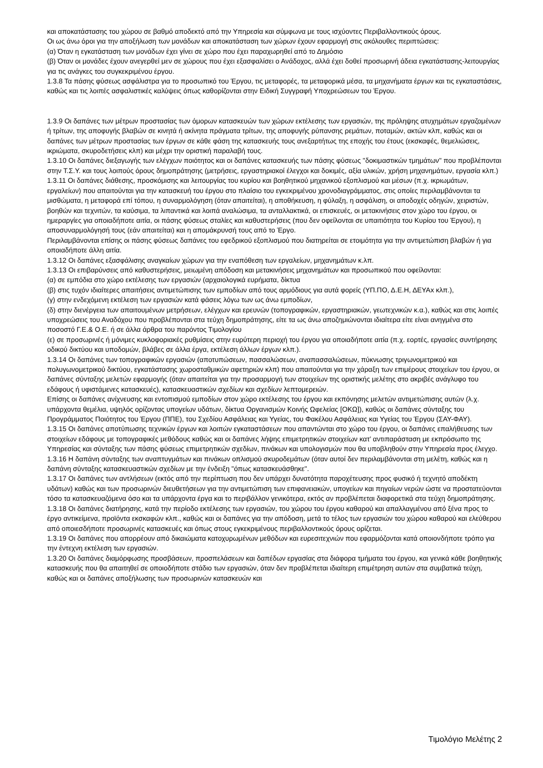και αποκατάστασης του χώρου σε βαθμό αποδεκτό από την Υπηρεσία και σύμφωνα με τους ισχύοντες Περιβαλλοντικούς όρους.
Οι ως άνω όροι για την αποξήλωση των μονάδων και αποκατάσταση των χώρων έχουν εφαρμογή στις ακόλουθες περιπτώσεις:
(α) Όταν η εγκατάσταση των μονάδων έχει γίνει σε χώρο που έχει παραχωρηθεί από το Δημόσιο
(β) Όταν οι μονάδες έχουν ανεγερθεί μεν σε χώρους που έχει εξασφαλίσει ο Ανάδοχος, αλλά έχει δοθεί προσωρινή άδεια εγκατάστασης-λειτουργίας για τις ανάγκες του συγκεκριμένου έργου.
1.3.8 Τα πάσης φύσεως ασφάλιστρα για το προσωπικό του Έργου, τις μεταφορές, τα μεταφορικά μέσα, τα μηχανήματα έργων και τις εγκαταστάσεις, καθώς και τις λοιπές ασφαλιστικές καλύψεις όπως καθορίζονται στην Ειδική Συγγραφή Υποχρεώσεων του Έργου.
1.3.9 Οι δαπάνες των μέτρων προστασίας των όμορων κατασκευών των χώρων εκτέλεσης των εργασιών, της πρόληψης ατυχημάτων εργαζομένων ή τρίτων, της αποφυγής βλαβών σε κινητά ή ακίνητα πράγματα τρίτων, της αποφυγής ρύπανσης ρεμάτων, ποταμών, ακτών κλπ, καθώς και οι δαπάνες των μέτρων προστασίας των έργων σε κάθε φάση της κατασκευής τους ανεξαρτήτως της εποχής του έτους (εκσκαφές, θεμελιώσεις, ικριώματα, σκυροδετήσεις κλπ) και μέχρι την οριστική παραλαβή τους.
1.3.10 Οι δαπάνες διεξαγωγής των ελέγχων ποιότητος και οι δαπάνες κατασκευής των πάσης φύσεως "δοκιμαστικών τμημάτων" που προβλέπονται στην Τ.Σ.Υ. και τους λοιπούς όρους δημοπράτησης (μετρήσεις, εργαστηριακοί έλεγχοι και δοκιμές, αξία υλικών, χρήση μηχανημάτων, εργασία κλπ.)
1.3.11 Οι δαπάνες διάθεσης, προσκόμισης και λειτουργίας του κυρίου και βοηθητικού μηχανικού εξοπλισμού και μέσων (π.χ. ικριωμάτων, εργαλείων) που απαιτούνται για την κατασκευή του έργου στο πλαίσιο του εγκεκριμένου χρονοδιαγράμματος, στις οποίες περιλαμβάνονται τα μισθώματα, η μεταφορά επί τόπου, η συναρμολόγηση (όταν απαιτείται), η αποθήκευση, η φύλαξη, η ασφάλιση, οι αποδοχές οδηγών, χειριστών, βοηθών και τεχνιτών, τα καύσιμα, τα λιπαντικά και λοιπά αναλώσιμα, τα ανταλλακτικά, οι επισκευές, οι μετακινήσεις στον χώρο του έργου, οι ημεραργίες για οποιαδήποτε αιτία, οι πάσης φύσεως σταλίες και καθυστερήσεις (που δεν οφείλονται σε υπαιτιότητα του Κυρίου του Έργου), η αποσυναρμολόγησή τους (εάν απαιτείται) και η απομάκρυνσή τους από το Έργο.
Περιλαμβάνονται επίσης οι πάσης φύσεως δαπάνες του εφεδρικού εξοπλισμού που διατηρείται σε ετοιμότητα για την αντιμετώπιση βλαβών ή για οποιαδήποτε άλλη αιτία.
1.3.12 Οι δαπάνες εξασφάλισης αναγκαίων χώρων για την εναπόθεση των εργαλείων, μηχανημάτων κ.λπ.
1.3.13 Οι επιβαρύνσεις από καθυστερήσεις, μειωμένη απόδοση και μετακινήσεις μηχανημάτων και προσωπικού που οφείλονται:
(α) σε εμπόδια στο χώρο εκτέλεσης των εργασιών (αρχαιολογικά ευρήματα, δίκτυα
(β) στις τυχόν ιδιαίτερες απαιτήσεις αντιμετώπισης των εμποδίων από τους αρμόδιους για αυτά φορείς (ΥΠ.ΠΟ, Δ.Ε.Η, ΔΕΥΑx κλπ.),
(γ) στην ενδεχόμενη εκτέλεση των εργασιών κατά φάσεις λόγω των ως άνω εμποδίων,
(δ) στην διενέργεια των απαιτουμένων μετρήσεων, ελέγχων και ερευνών (τοπογραφικών, εργαστηριακών, γεωτεχνικών κ.α.), καθώς και στις λοιπές υποχρεώσεις του Αναδόχου που προβλέπονται στα τεύχη δημοπράτησης, είτε τα ως άνω αποζημιώνονται ιδιαίτερα είτε είναι ανηγμένα στο ποσοστό Γ.Ε.& Ο.Ε. ή σε άλλα άρθρα του παρόντος Τιμολογίου
(ε) σε προσωρινές ή μόνιμες κυκλοφοριακές ρυθμίσεις στην ευρύτερη περιοχή του έργου για οποιαδήποτε αιτία (π.χ. εορτές, εργασίες συντήρησης οδικού δικτύου και υποδομών, βλάβες σε άλλα έργα, εκτέλεση άλλων έργων κλπ.).
1.3.14 Οι δαπάνες των τοπογραφικών εργασιών (αποτυπώσεων, πασσαλώσεων, αναπασσαλώσεων, πύκνωσης τριγωνομετρικού και πολυγωνομετρικού δικτύου, εγκατάστασης χωροσταθμικών αφετηριών κλπ) που απαιτούνται για την χάραξη των επιμέρους στοιχείων του έργου, οι δαπάνες σύνταξης μελετών εφαρμογής (όταν απαιτείται για την προσαρμογή των στοιχείων της οριστικής μελέτης στο ακριβές ανάγλυφο του εδάφους ή υφιστάμενες κατασκευές), κατασκευαστικών σχεδίων και σχεδίων λεπτομερειών.
Επίσης οι δαπάνες ανίχνευσης και εντοπισμού εμποδίων στον χώρο εκτέλεσης του έργου και εκπόνησης μελετών αντιμετώπισης αυτών (λ.χ. υπάρχοντα θεμέλια, υψηλός ορίζοντας υπογείων υδάτων, δίκτυα Οργανισμών Κοινής Ωφελείας [ΟΚΩ]), καθώς οι δαπάνες σύνταξης του Προγράμματος Ποιότητος του Έργου (ΠΠΕ), του Σχεδίου Ασφάλειας και Υγείας, του Φακέλου Ασφάλειας και Υγείας του Έργου (ΣΑΥ-ΦΑΥ).
1.3.15 Οι δαπάνες αποτύπωσης τεχνικών έργων και λοιπών εγκαταστάσεων που απαντώνται στο χώρο του έργου, οι δαπάνες επαλήθευσης των στοιχείων εδάφους με τοπογραφικές μεθόδους καθώς και οι δαπάνες λήψης επιμετρητικών στοιχείων κατ’ αντιπαράσταση με εκπρόσωπο της Υπηρεσίας και σύνταξης των πάσης φύσεως επιμετρητικών σχεδίων, πινάκων και υπολογισμών που θα υποβληθούν στην Υπηρεσία προς έλεγχο.
1.3.16 Η δαπάνη σύνταξης των αναπτυγμάτων και πινάκων οπλισμού σκυροδεμάτων (όταν αυτοί δεν περιλαμβάνονται στη μελέτη, καθώς και η δαπάνη σύνταξης κατασκευαστικών σχεδίων με την ένδειξη "όπως κατασκευάσθηκε".
1.3.17 Οι δαπάνες των αντλήσεων (εκτός από την περίπτωση που δεν υπάρχει δυνατότητα παροχέτευσης προς φυσικό ή τεχνητό αποδέκτη υδάτων) καθώς και των προσωρινών διευθετήσεων για την αντιμετώπιση των επιφανειακών, υπογείων και πηγαίων νερών ώστε να προστατεύονται τόσο τα κατασκευαζόμενα όσο και τα υπάρχοντα έργα και το περιβάλλον γενικότερα, εκτός αν προβλέπεται διαφορετικά στα τεύχη δημοπράτησης.
1.3.18 Οι δαπάνες διατήρησης, κατά την περίοδο εκτέλεσης των εργασιών, του χώρου του έργου καθαρού και απαλλαγμένου από ξένα προς το έργο αντικείμενα, προϊόντα εκσκαφών κλπ., καθώς και οι δαπάνες για την απόδοση, μετά το τέλος των εργασιών του χώρου καθαρού και ελεύθερου από οποιεσδήποτε προσωρινές κατασκευές και όπως στους εγκεκριμένους περιβαλλοντικούς όρους ορίζεται.
1.3.19 Οι δαπάνες που απορρέουν από δικαιώματα κατοχυρωμένων μεθόδων και ευρεσιτεχνιών που εφαρμόζονται κατά οποιονδήποτε τρόπο για την έντεχνη εκτέλεση των εργασιών.
1.3.20 Οι δαπάνες διαμόρφωσης προσβάσεων, προσπελάσεων και δαπέδων εργασίας στα διάφορα τμήματα του έργου, και γενικά κάθε βοηθητικής κατασκευής που θα απαιτηθεί σε οποιοδήποτε στάδιο των εργασιών, όταν δεν προβλέπεται ιδιαίτερη επιμέτρηση αυτών στα συμβατικά τεύχη, καθώς και οι δαπάνες αποξήλωσης των προσωρινών κατασκευών και
Τιμολόγιο Μελέτης 2